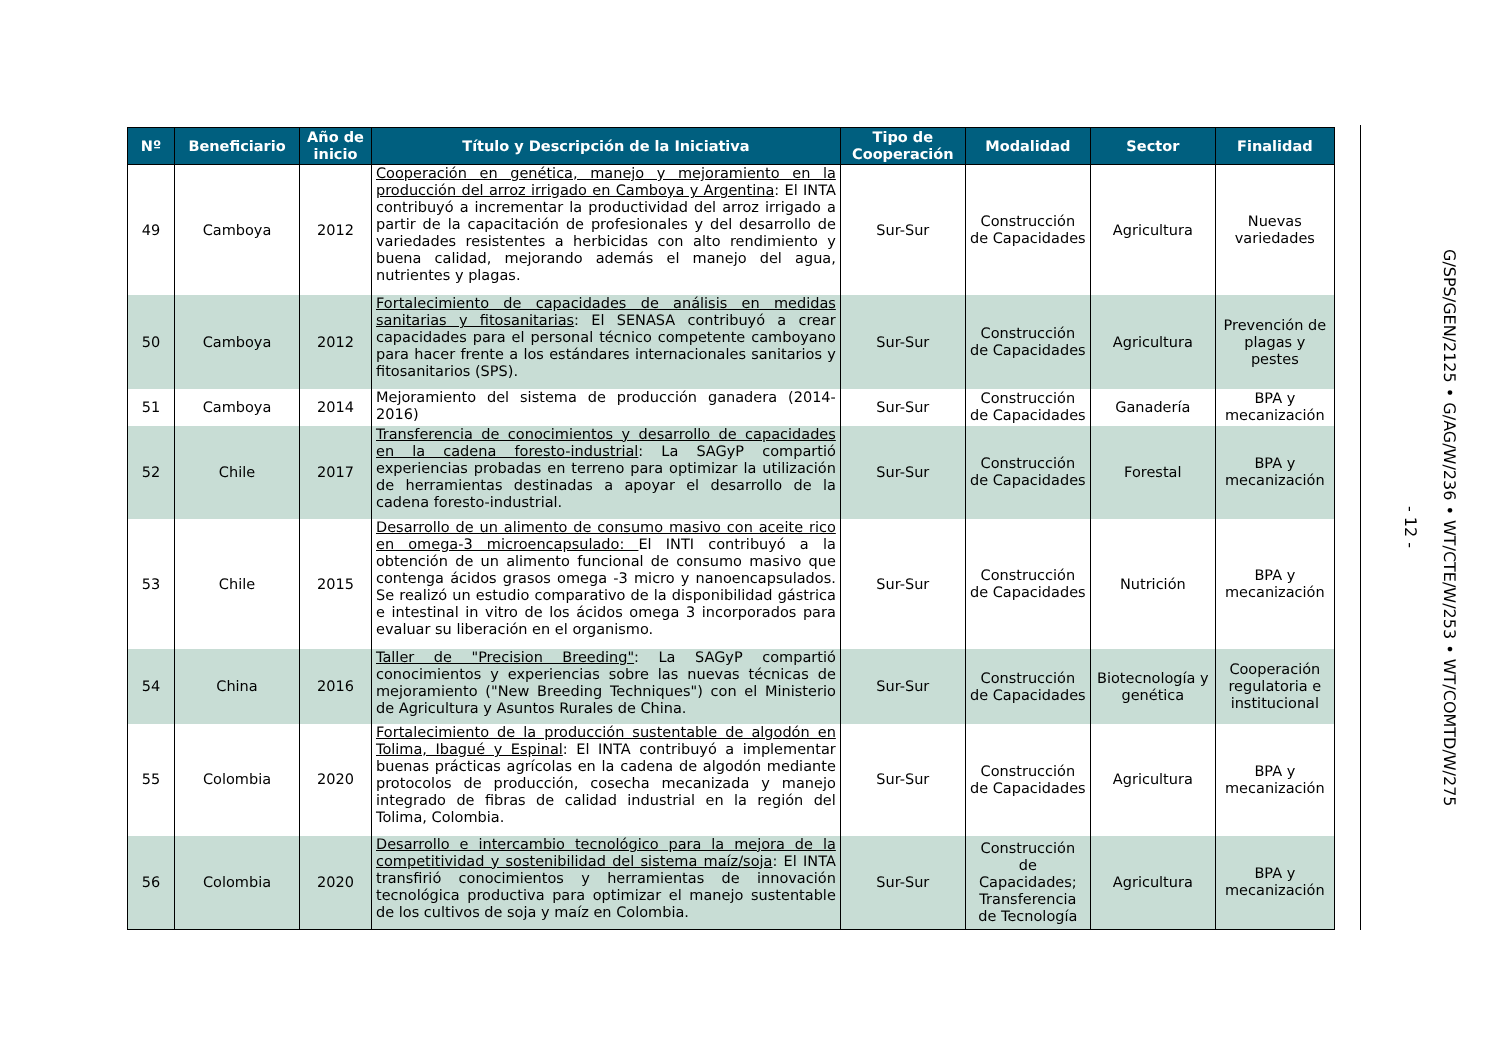| Nº | Beneficiario | Año de inicio | Título y Descripción de la Iniciativa | Tipo de Cooperación | Modalidad | Sector | Finalidad |
| --- | --- | --- | --- | --- | --- | --- | --- |
| 49 | Camboya | 2012 | Cooperación en genética, manejo y mejoramiento en la producción del arroz irrigado en Camboya y Argentina : El INTA contribuyó a incrementar la productividad del arroz irrigado a partir de la capacitación de profesionales y del desarrollo de variedades resistentes a herbicidas con alto rendimiento y buena calidad, mejorando además el manejo del agua, nutrientes y plagas. | Sur-Sur | Construcción de Capacidades | Agricultura | Nuevas variedades |
| 50 | Camboya | 2012 | Fortalecimiento de capacidades de análisis en medidas sanitarias y fitosanitarias : El SENASA contribuyó a crear capacidades para el personal técnico competente camboyano para hacer frente a los estándares internacionales sanitarios y fitosanitarios (SPS). | Sur-Sur | Construcción de Capacidades | Agricultura | Prevención de plagas y pestes |
| 51 | Camboya | 2014 | Mejoramiento del sistema de producción ganadera (2014-2016) | Sur-Sur | Construcción de Capacidades | Ganadería | BPA y mecanización |
| 52 | Chile | 2017 | Transferencia de conocimientos y desarrollo de capacidades en la cadena foresto-industrial : La SAGyP compartió experiencias probadas en terreno para optimizar la utilización de herramientas destinadas a apoyar el desarrollo de la cadena foresto-industrial. | Sur-Sur | Construcción de Capacidades | Forestal | BPA y mecanización |
| 53 | Chile | 2015 | Desarrollo de un alimento de consumo masivo con aceite rico en omega-3 microencapsulado: El INTI contribuyó a la obtención de un alimento funcional de consumo masivo que contenga ácidos grasos omega -3 micro y nanoencapsulados. Se realizó un estudio comparativo de la disponibilidad gástrica e intestinal in vitro de los ácidos omega 3 incorporados para evaluar su liberación en el organismo. | Sur-Sur | Construcción de Capacidades | Nutrición | BPA y mecanización |
| 54 | China | 2016 | Taller de "Precision Breeding" : La SAGyP compartió conocimientos y experiencias sobre las nuevas técnicas de mejoramiento ("New Breeding Techniques") con el Ministerio de Agricultura y Asuntos Rurales de China. | Sur-Sur | Construcción de Capacidades | Biotecnología y genética | Cooperación regulatoria e institucional |
| 55 | Colombia | 2020 | Fortalecimiento de la producción sustentable de algodón en Tolima, Ibagué y Espinal : El INTA contribuyó a implementar buenas prácticas agrícolas en la cadena de algodón mediante protocolos de producción, cosecha mecanizada y manejo integrado de fibras de calidad industrial en la región del Tolima, Colombia. | Sur-Sur | Construcción de Capacidades | Agricultura | BPA y mecanización |
| 56 | Colombia | 2020 | Desarrollo e intercambio tecnológico para la mejora de la competitividad y sostenibilidad del sistema maíz/soja : El INTA transfirió conocimientos y herramientas de innovación tecnológica productiva para optimizar el manejo sustentable de los cultivos de soja y maíz en Colombia. | Sur-Sur | Construcción de Capacidades; Transferencia de Tecnología | Agricultura | BPA y mecanización |
- 12 -
G/SPS/GEN/2125 • G/AG/W/236 • WT/CTE/W/253 • WT/COMTD/W/275